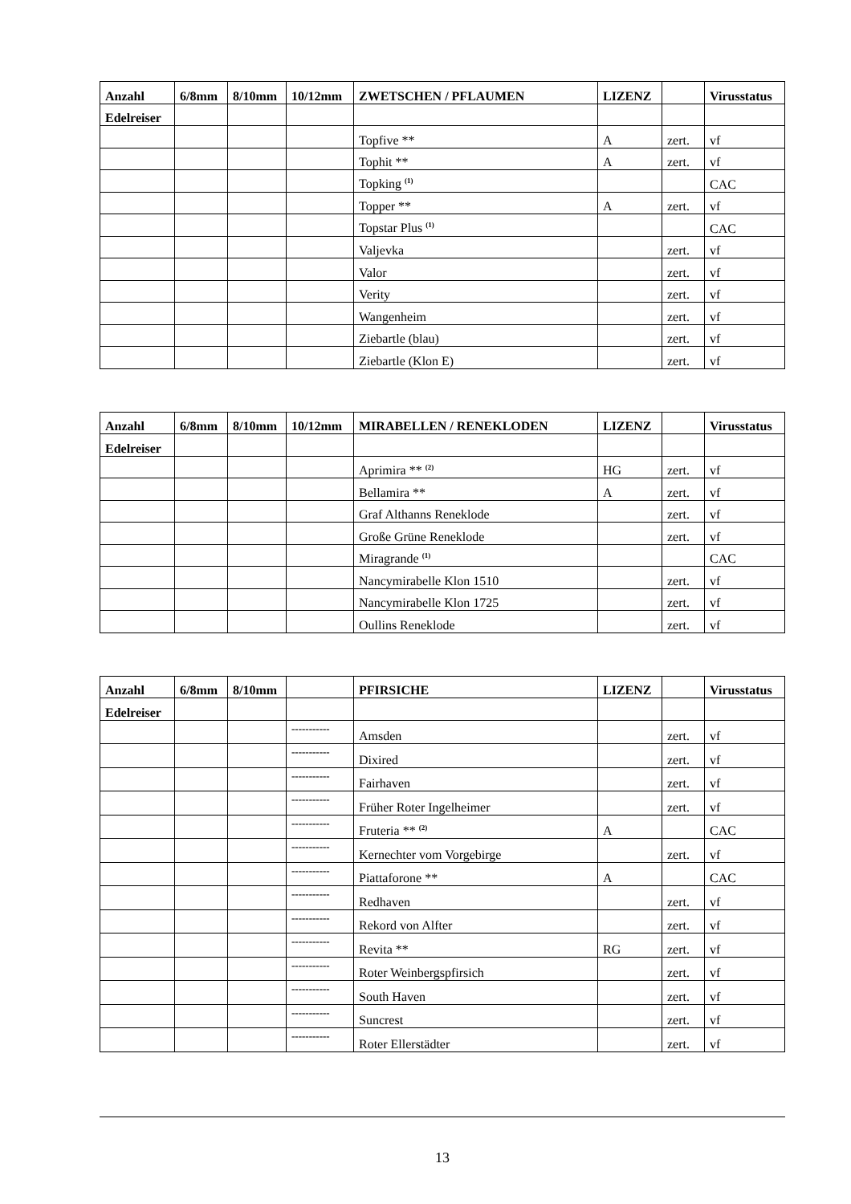| Anzahl | 6/8mm | 8/10mm | 10/12mm | ZWETSCHEN / PFLAUMEN | LIZENZ | | Virusstatus |
| --- | --- | --- | --- | --- | --- | --- | --- |
| Edelreiser | | | | | | | |
| | | | | Topfive ** | A | zert. | vf |
| | | | | Tophit ** | A | zert. | vf |
| | | | | Topking <sup>(1)</sup> | | | CAC |
| | | | | Topper ** | A | zert. | vf |
| | | | | Topstar Plus <sup>(1)</sup> | | | CAC |
| | | | | Valjevka | | zert. | vf |
| | | | | Valor | | zert. | vf |
| | | | | Verity | | zert. | vf |
| | | | | Wangenheim | | zert. | vf |
| | | | | Ziebartle (blau) | | zert. | vf |
| | | | | Ziebartle (Klon E) | | zert. | vf |
| Anzahl | 6/8mm | 8/10mm | 10/12mm | MIRABELLEN / RENEKLODEN | LIZENZ | | Virusstatus |
| --- | --- | --- | --- | --- | --- | --- | --- |
| Edelreiser | | | | | | | |
| | | | | Aprimira ** <sup>(2)</sup> | HG | zert. | vf |
| | | | | Bellamira ** | A | zert. | vf |
| | | | | Graf Althanns Reneklode | | zert. | vf |
| | | | | Große Grüne Reneklode | | zert. | vf |
| | | | | Miragrande <sup>(1)</sup> | | | CAC |
| | | | | Nancymirabelle Klon 1510 | | zert. | vf |
| | | | | Nancymirabelle Klon 1725 | | zert. | vf |
| | | | | Oullins Reneklode | | zert. | vf |
| Anzahl | 6/8mm | 8/10mm | | PFIRSICHE | LIZENZ | | Virusstatus |
| --- | --- | --- | --- | --- | --- | --- | --- |
| Edelreiser | | | | | | | |
| | | | ----------- | Amsden | | zert. | vf |
| | | | ----------- | Dixired | | zert. | vf |
| | | | ----------- | Fairhaven | | zert. | vf |
| | | | ----------- | Früher Roter Ingelheimer | | zert. | vf |
| | | | ----------- | Fruteria ** <sup>(2)</sup> | A | | CAC |
| | | | ----------- | Kernechter vom Vorgebirge | | zert. | vf |
| | | | ----------- | Piattaforone ** | A | | CAC |
| | | | ----------- | Redhaven | | zert. | vf |
| | | | ----------- | Rekord von Alfter | | zert. | vf |
| | | | ----------- | Revita ** | RG | zert. | vf |
| | | | ----------- | Roter Weinbergspfirsich | | zert. | vf |
| | | | ----------- | South Haven | | zert. | vf |
| | | | ----------- | Suncrest | | zert. | vf |
| | | | ----------- | Roter Ellerstädter | | zert. | vf |
13